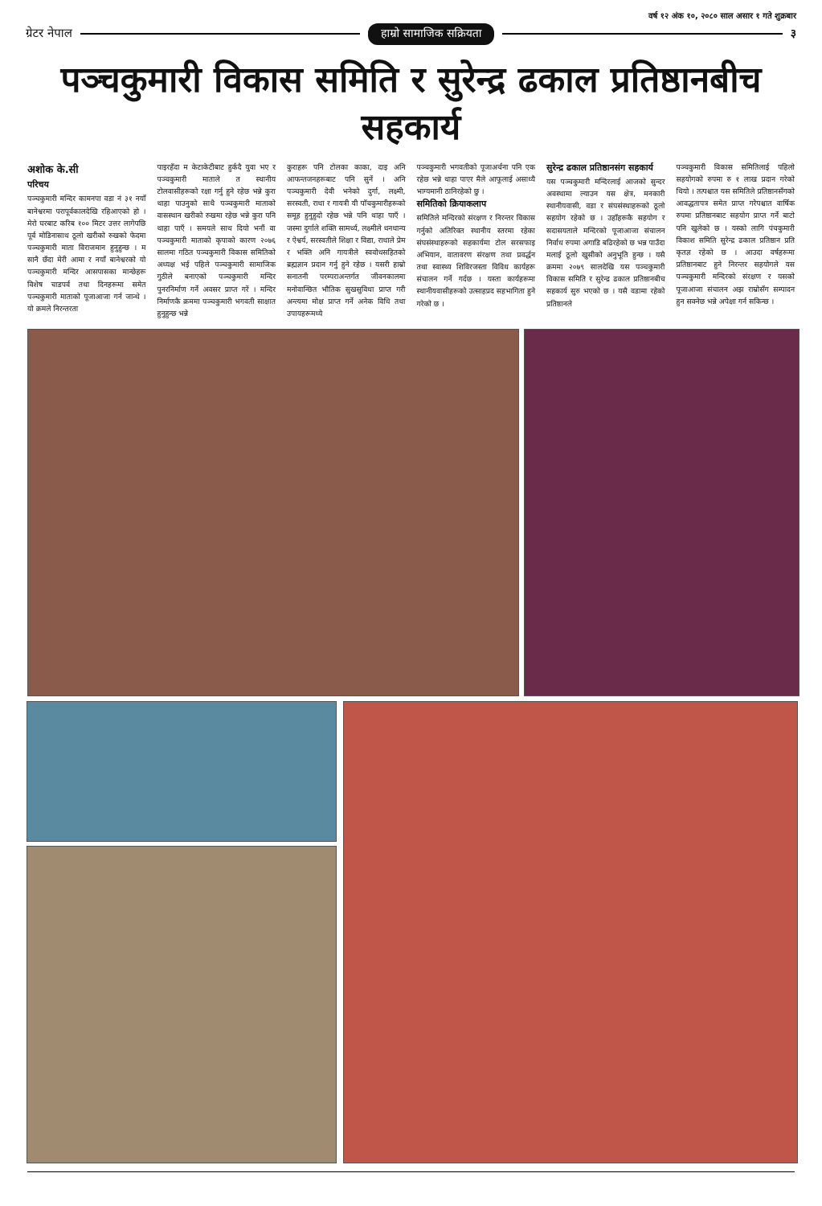वर्ष १२ अंक १०, २०८० साल असार १ गते शुक्रबार
ग्रेटर नेपाल हाम्रो सामाजिक सक्रियता ३
पञ्चकुमारी विकास समिति र सुरेन्द्र ढकाल प्रतिष्ठानबीच सहकार्य
अशोक के.सी
परिचय
पञ्चकुमारी मन्दिर कामनपा वडा नं ३१ नयाँ बानेश्वरमा परापूर्वकालदेखि रहिआएको हो । मेरो घरबाट करिब १०० मिटर उत्तर लागेपछि पूर्व मोडिनासाथ ठूलो खरीको रुखको फेदमा पञ्चकुमारी माता विराजमान हुनुहुन्छ । म सानै छँदा मेरी आमा र नयाँ बानेश्वरको यो पञ्चकुमारी मन्दिर आसपासका मान्छेहरू विशेष चाडपर्व तथा दिनहरूमा समेत पञ्चकुमारी माताको पूजाआजा गर्न जान्थे । यो क्रमले निरन्तरता
पाइरहँदा म केटाकेटीबाट हुर्कदै युवा भए र पञ्चकुमारी माताले त स्थानीय टोलवासीहरूको रक्षा गर्नु हुने रहेछ भन्ने कुरा थाहा पाउनुको साथै पञ्चकुमारी माताको वासस्थान खरीको रुखमा रहेछ भन्ने कुरा पनि थाहा पाएँ । समयले साथ दियो भनौं वा पञ्चकुमारी माताको कृपाको कारण २०७६ सालमा गठित पञ्चकुमारी विकास समितिको अध्यक्ष भई पहिले पञ्चकुमारी सामाजिक गुठीले बनाएको पञ्चकुमारी मन्दिर पुनरनिर्माण गर्ने अवसर प्राप्त गरें । मन्दिर निर्माणकै क्रममा पञ्चकुमारी भगवती साक्षात हुनुहुन्छ भन्ने
कुराहरू पनि टोलका काका, दाइ अनि आफन्तजनहरूबाट पनि सुनें । अनि पञ्चकुमारी देवी भनेको दुर्गा, लक्ष्मी, सरस्वती, राधा र गायत्री यी पाँचकुमारीहरूको समूह हुनुहुदो रहेछ भन्ने पनि थाहा पाएँ । जस्मा दुर्गाले शक्ति सामर्थ्य, लक्ष्मीले धनधान्य र ऐश्वर्य, सरस्वतीले शिक्षा र विद्या, राधाले प्रेम र भक्ति अनि गायत्रीले स्ववोधसहितको ब्रह्मज्ञान प्रदान गर्नु हुने रहेछ । यसरी हाम्रो सनातनी परम्पराअन्तर्गत जीवनकालमा मनोवान्छित भौतिक सुखसुविधा प्राप्त गरी अन्त्यमा मोक्ष प्राप्त गर्ने अनेक विधि तथा उपायहरूमध्ये
पञ्चकुमारी भगवतीको पूजाअर्चना पनि एक रहेछ भन्ने थाहा पाएर मैले आफूलाई असाध्यै भाग्यमानी ठानिरहेको छु ।
समितिको क्रियाकलाप
समितिले मन्दिरको संरक्षण र निरन्तर विकास गर्नुको अतिरिक्त स्थानीय स्तरमा रहेका संघसंस्थाहरूको सहकार्यमा टोल सरसफाइ अभियान, वातावरण संरक्षण तथा प्रवर्द्धन तथा स्वास्थ्य शिविरजस्ता विविध कार्यहरू संचालन गर्ने गर्दछ । यस्ता कार्यहरूमा स्थानीयवासीहरूको उत्साहप्रद सहभागिता हुने गरेको छ ।
सुरेन्द्र ढकाल प्रतिष्ठानसंग सहकार्य
यस पञ्चकुमारी मन्दिरलाई आजको सुन्दर अवस्थामा ल्याउन यस क्षेत्र, मनकारी स्थानीयवासी, वडा र संघसंस्थाहरूको ठूलो सहयोग रहेको छ । उहाँहरूकै सहयोग र सदासयताले मन्दिरको पूजाआजा संचालन निर्वाध रुपमा अगाडि बढिरहेको छ भन्न पाउँदा मलाई ठूलो खुसीको अनुभूति हुन्छ । यसै क्रममा २०७९ सालदेखि यस पञ्चकुमारी विकास समिति र सुरेन्द्र ढकाल प्रतिष्ठानबीच सहकार्य सुरु भएको छ । यसै वडामा रहेको प्रतिष्ठानले
पञ्चकुमारी विकास समितिलाई पहिलो सहयोगको रुपमा रु १ लाख प्रदान गरेको थियो । तत्पश्चात यस समितिले प्रतिष्ठानसँगको आवद्धतापत्र समेत प्राप्त गरेपश्चात वार्षिक रुपमा प्रतिष्ठानबाट सहयोग प्राप्त गर्ने बाटो पनि खुलेको छ । यस्को लागि पंचकुमारी विकाश समिति सुरेन्द्र ढकाल प्रतिष्ठान प्रति कृतज्ञ रहेको छ । आउदा वर्षहरूमा प्रतिष्ठानबाट हुने निरन्तर सहयोगले यस पञ्चकुमारी मन्दिरको संरक्षण र यसको पूजाआजा संचालन अझ राम्रोसँग सम्पादन हुन सक्नेछ भन्ने अपेक्षा गर्न सकिन्छ ।